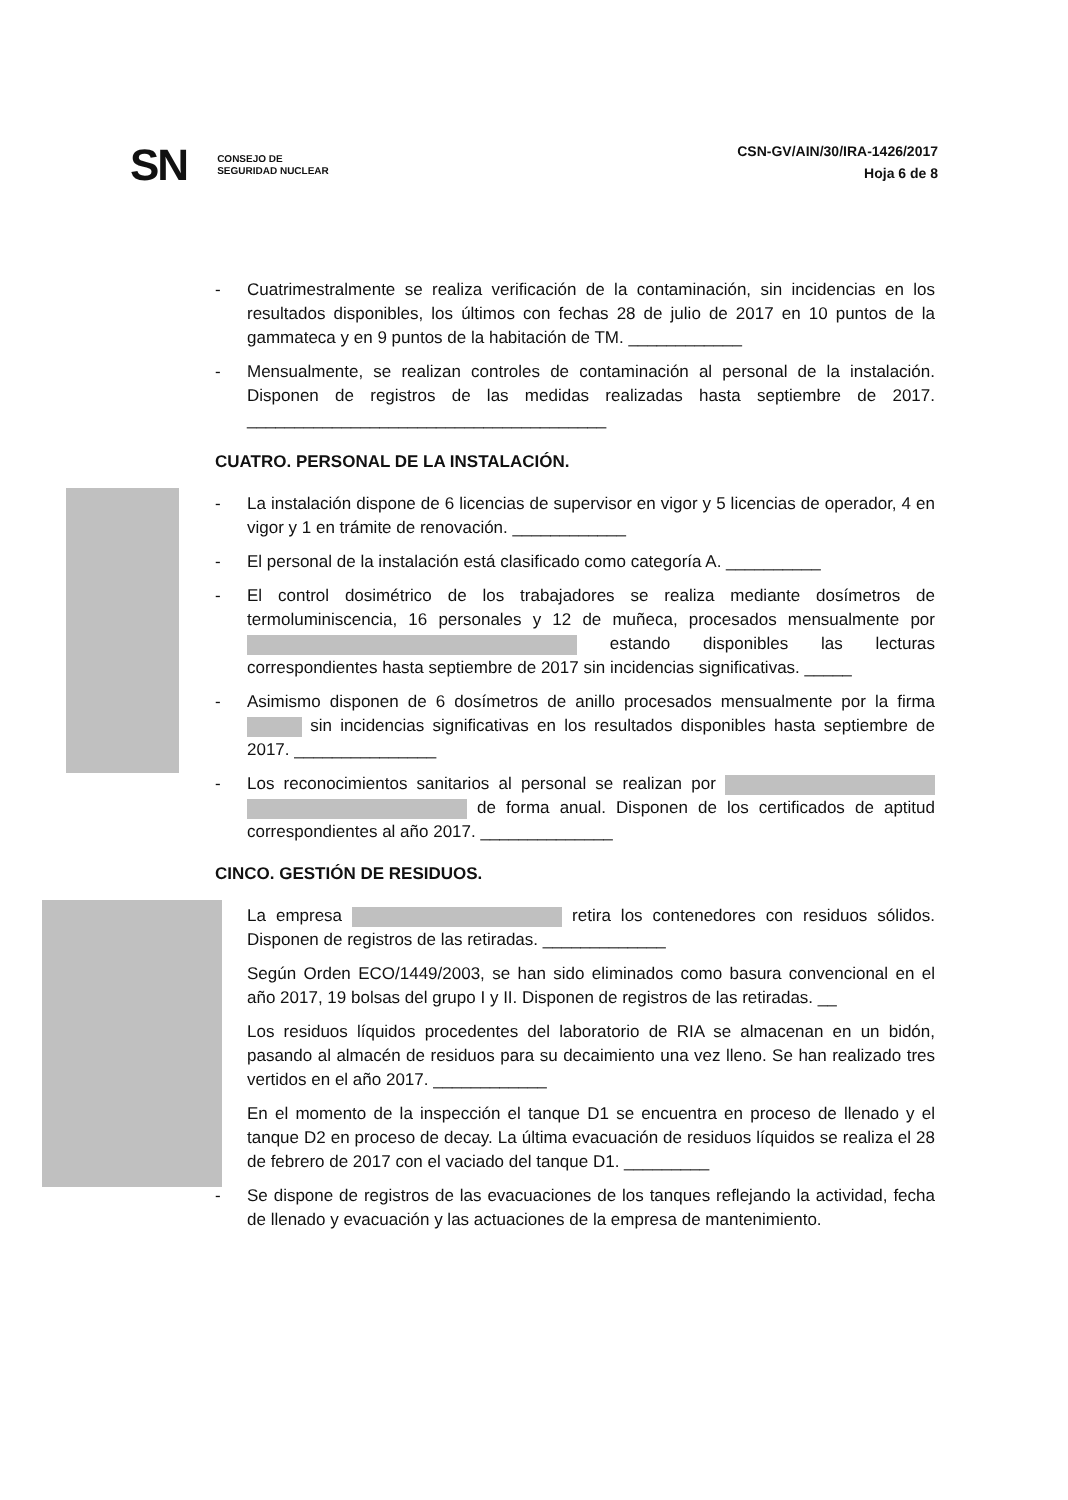SN CONSEJO DE
SEGURIDAD NUCLEAR
CSN-GV/AIN/30/IRA-1426/2017
Hoja 6 de 8
- Cuatrimestralmente se realiza verificación de la contaminación, sin incidencias en los resultados disponibles, los últimos con fechas 28 de julio de 2017 en 10 puntos de la gammateca y en 9 puntos de la habitación de TM. ____________
- Mensualmente, se realizan controles de contaminación al personal de la instalación. Disponen de registros de las medidas realizadas hasta septiembre de 2017. ______________________________________
CUATRO. PERSONAL DE LA INSTALACIÓN.
- La instalación dispone de 6 licencias de supervisor en vigor y 5 licencias de operador, 4 en vigor y 1 en trámite de renovación. ____________
- El personal de la instalación está clasificado como categoría A. __________
- El control dosimétrico de los trabajadores se realiza mediante dosímetros de termoluminiscencia, 16 personales y 12 de muñeca, procesados mensualmente por estando disponibles las lecturas correspondientes hasta septiembre de 2017 sin incidencias significativas. _____
- Asimismo disponen de 6 dosímetros de anillo procesados mensualmente por la firma sin incidencias significativas en los resultados disponibles hasta septiembre de 2017. _______________
- Los reconocimientos sanitarios al personal se realizan por de forma anual. Disponen de los certificados de aptitud correspondientes al año 2017. ______________
CINCO. GESTIÓN DE RESIDUOS.
La empresa retira los contenedores con residuos sólidos. Disponen de registros de las retiradas. _____________
Según Orden ECO/1449/2003, se han sido eliminados como basura convencional en el año 2017, 19 bolsas del grupo I y II. Disponen de registros de las retiradas. __
Los residuos líquidos procedentes del laboratorio de RIA se almacenan en un bidón, pasando al almacén de residuos para su decaimiento una vez lleno. Se han realizado tres vertidos en el año 2017. ____________
En el momento de la inspección el tanque D1 se encuentra en proceso de llenado y el tanque D2 en proceso de decay. La última evacuación de residuos líquidos se realiza el 28 de febrero de 2017 con el vaciado del tanque D1. _________
- Se dispone de registros de las evacuaciones de los tanques reflejando la actividad, fecha de llenado y evacuación y las actuaciones de la empresa de mantenimiento.